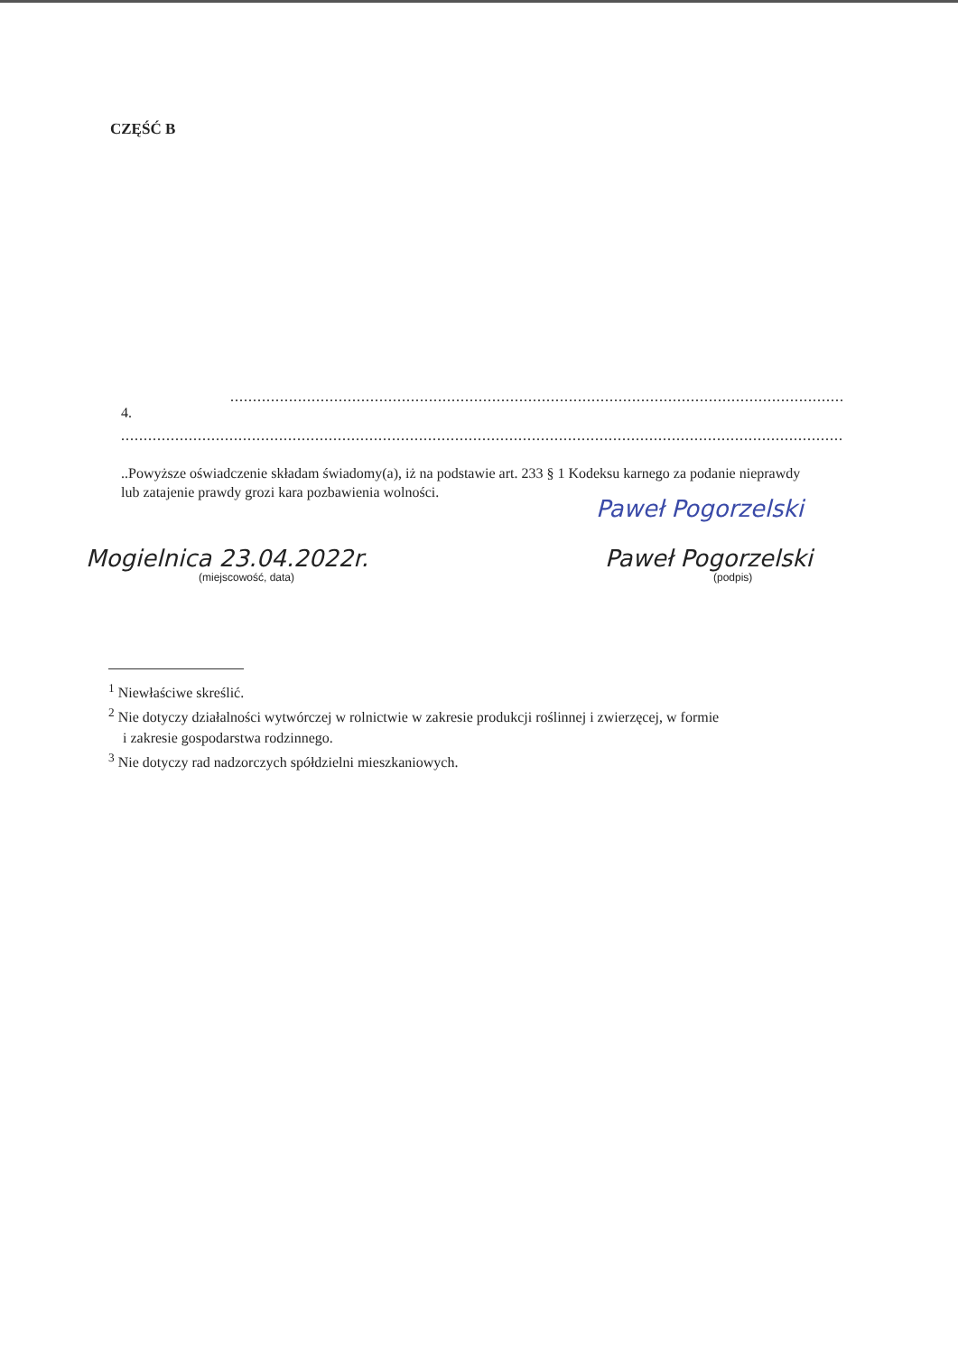CZĘŚĆ B
............................................................................................................................................................................
4.
........................................................................................................................................................................................
..Powyższe oświadczenie składam świadomy(a), iż na podstawie art. 233 § 1 Kodeksu karnego za podanie nieprawdy
lub zatajenie prawdy grozi kara pozbawienia wolności.
Paweł Pogorzelski
Mogielnica 23.04.2022r.
(miejscowość, data)
Paweł Pogorzelski
(podpis)
<sup>1</sup> Niewłaściwe skreślić.
<sup>2</sup> Nie dotyczy działalności wytwórczej w rolnictwie w zakresie produkcji roślinnej i zwierzęcej, w formie
i zakresie gospodarstwa rodzinnego.
<sup>3</sup> Nie dotyczy rad nadzorczych spółdzielni mieszkaniowych.